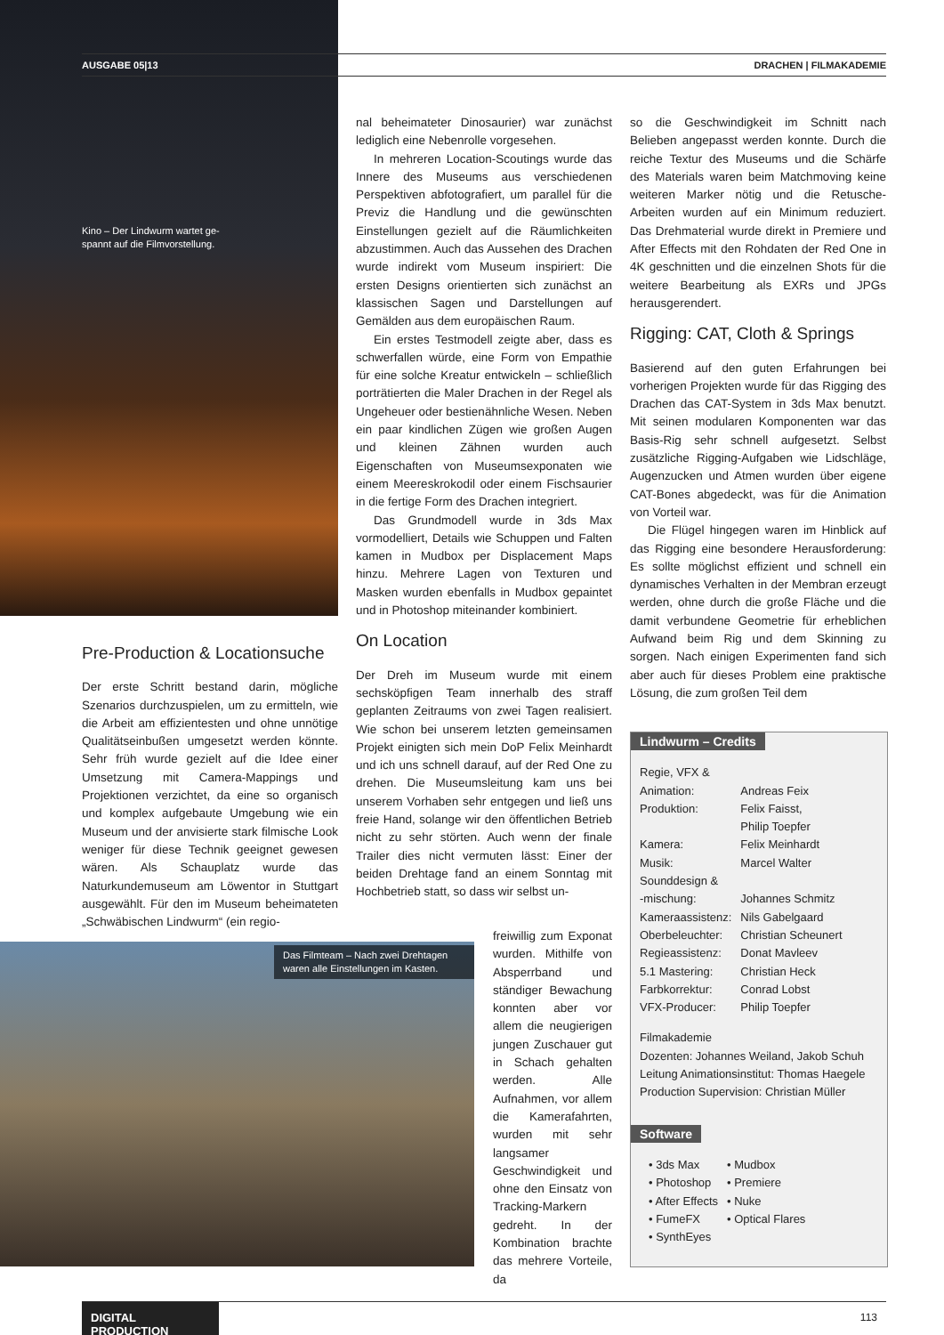AUSGABE 05|13 DRACHEN | FILMAKADEMIE
Kino – Der Lindwurm wartet ge-
spannt auf die Filmvorstellung.
Pre-Production & Locationsuche
Der erste Schritt bestand darin, mögliche Szenarios durchzuspielen, um zu ermitteln, wie die Arbeit am effizientesten und ohne unnötige Qualitätseinbußen umgesetzt werden könnte. Sehr früh wurde gezielt auf die Idee einer Umsetzung mit Camera-Mappings und Projektionen verzichtet, da eine so organisch und komplex aufgebaute Umgebung wie ein Museum und der anvisierte stark filmische Look weniger für diese Technik geeignet gewesen wären. Als Schauplatz wurde das Naturkundemuseum am Löwentor in Stuttgart ausgewählt. Für den im Museum beheimateten „Schwäbischen Lindwurm“ (ein regio-
nal beheimateter Dinosaurier) war zunächst lediglich eine Nebenrolle vorgesehen.
In mehreren Location-Scoutings wurde das Innere des Museums aus verschiedenen Perspektiven abfotografiert, um parallel für die Previz die Handlung und die gewünschten Einstellungen gezielt auf die Räumlichkeiten abzustimmen. Auch das Aussehen des Drachen wurde indirekt vom Museum inspiriert: Die ersten Designs orientierten sich zunächst an klassischen Sagen und Darstellungen auf Gemälden aus dem europäischen Raum.
Ein erstes Testmodell zeigte aber, dass es schwerfallen würde, eine Form von Empathie für eine solche Kreatur entwickeln – schließlich porträtierten die Maler Drachen in der Regel als Ungeheuer oder bestienähnliche Wesen. Neben ein paar kindlichen Zügen wie großen Augen und kleinen Zähnen wurden auch Eigenschaften von Museumsexponaten wie einem Meereskrokodil oder einem Fischsaurier in die fertige Form des Drachen integriert.
Das Grundmodell wurde in 3ds Max vormodelliert, Details wie Schuppen und Falten kamen in Mudbox per Displacement Maps hinzu. Mehrere Lagen von Texturen und Masken wurden ebenfalls in Mudbox gepaintet und in Photoshop miteinander kombiniert.
On Location
Der Dreh im Museum wurde mit einem sechsköpfigen Team innerhalb des straff geplanten Zeitraums von zwei Tagen realisiert. Wie schon bei unserem letzten gemeinsamen Projekt einigten sich mein DoP Felix Meinhardt und ich uns schnell darauf, auf der Red One zu drehen. Die Museumsleitung kam uns bei unserem Vorhaben sehr entgegen und ließ uns freie Hand, solange wir den öffentlichen Betrieb nicht zu sehr störten. Auch wenn der finale Trailer dies nicht vermuten lässt: Einer der beiden Drehtage fand an einem Sonntag mit Hochbetrieb statt, so dass wir selbst un-
Das Filmteam – Nach zwei Drehtagen waren alle Einstellungen im Kasten.
freiwillig zum Exponat wurden. Mithilfe von Absperrband und ständiger Bewachung konnten aber vor allem die neugierigen jungen Zuschauer gut in Schach gehalten werden. Alle Aufnahmen, vor allem die Kamerafahrten, wurden mit sehr langsamer Geschwindigkeit und ohne den Einsatz von Tracking-Markern gedreht. In der Kombination brachte das mehrere Vorteile, da
so die Geschwindigkeit im Schnitt nach Belieben angepasst werden konnte. Durch die reiche Textur des Museums und die Schärfe des Materials waren beim Matchmoving keine weiteren Marker nötig und die Retusche-Arbeiten wurden auf ein Minimum reduziert. Das Drehmaterial wurde direkt in Premiere und After Effects mit den Rohdaten der Red One in 4K geschnitten und die einzelnen Shots für die weitere Bearbeitung als EXRs und JPGs herausgerendert.
Rigging: CAT, Cloth & Springs
Basierend auf den guten Erfahrungen bei vorherigen Projekten wurde für das Rigging des Drachen das CAT-System in 3ds Max benutzt. Mit seinen modularen Komponenten war das Basis-Rig sehr schnell aufgesetzt. Selbst zusätzliche Rigging-Aufgaben wie Lidschläge, Augenzucken und Atmen wurden über eigene CAT-Bones abgedeckt, was für die Animation von Vorteil war.
Die Flügel hingegen waren im Hinblick auf das Rigging eine besondere Herausforderung: Es sollte möglichst effizient und schnell ein dynamisches Verhalten in der Membran erzeugt werden, ohne durch die große Fläche und die damit verbundene Geometrie für erheblichen Aufwand beim Rig und dem Skinning zu sorgen. Nach einigen Experimenten fand sich aber auch für dieses Problem eine praktische Lösung, die zum großen Teil dem
Lindwurm – Credits
| Regie, VFX & Animation: | Andreas Feix |
| Produktion: | Felix Faisst, Philip Toepfer |
| Kamera: | Felix Meinhardt |
| Musik: | Marcel Walter |
| Sounddesign & -mischung: | Johannes Schmitz |
| Kameraassistenz: | Nils Gabelgaard |
| Oberbeleuchter: | Christian Scheunert |
| Regieassistenz: | Donat Mavleev |
| 5.1 Mastering: | Christian Heck |
| Farbkorrektur: | Conrad Lobst |
| VFX-Producer: | Philip Toepfer |
Filmakademie
Dozenten: Johannes Weiland, Jakob Schuh
Leitung Animationsinstitut: Thomas Haegele
Production Supervision: Christian Müller
Software
| • 3ds Max | • Mudbox |
| • Photoshop | • Premiere |
| • After Effects | • Nuke |
| • FumeFX | • Optical Flares |
| • SynthEyes | |
DIGITAL PRODUCTION
113